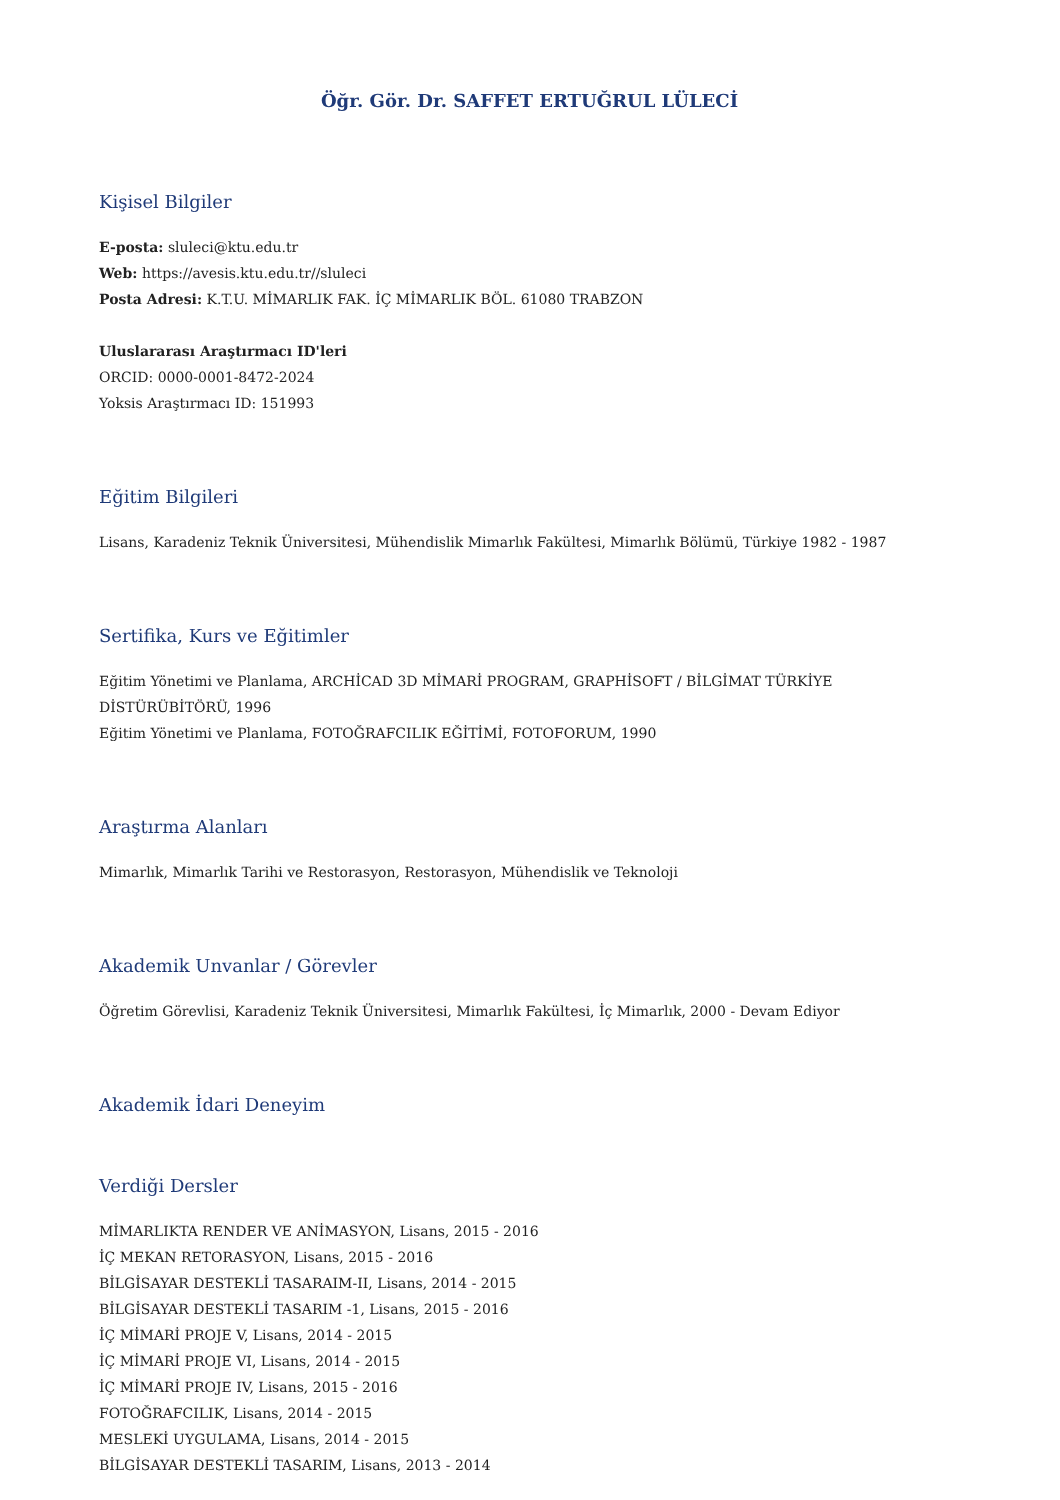Öğr. Gör. Dr. SAFFET ERTUĞRUL LÜLECİ
Kişisel Bilgiler
E-posta: sluleci@ktu.edu.tr
Web: https://avesis.ktu.edu.tr//sluleci
Posta Adresi: K.T.U. MİMARLIK FAK. İÇ MİMARLIK BÖL. 61080 TRABZON
Uluslararası Araştırmacı ID'leri
ORCID: 0000-0001-8472-2024
Yoksis Araştırmacı ID: 151993
Eğitim Bilgileri
Lisans, Karadeniz Teknik Üniversitesi, Mühendislik Mimarlık Fakültesi, Mimarlık Bölümü, Türkiye 1982 - 1987
Sertifika, Kurs ve Eğitimler
Eğitim Yönetimi ve Planlama, ARCHİCAD 3D MİMARİ PROGRAM, GRAPHİSOFT / BİLGİMAT TÜRKİYE DİSTÜRÜBİTÖRÜ, 1996
Eğitim Yönetimi ve Planlama, FOTOĞRAFCILIK EĞİTİMİ, FOTOFORUM, 1990
Araştırma Alanları
Mimarlık, Mimarlık Tarihi ve Restorasyon, Restorasyon, Mühendislik ve Teknoloji
Akademik Unvanlar / Görevler
Öğretim Görevlisi, Karadeniz Teknik Üniversitesi, Mimarlık Fakültesi, İç Mimarlık, 2000 - Devam Ediyor
Akademik İdari Deneyim
Verdiği Dersler
MİMARLIKTA RENDER VE ANİMASYON, Lisans, 2015 - 2016
İÇ MEKAN RETORASYON, Lisans, 2015 - 2016
BİLGİSAYAR DESTEKLİ TASARAIM-II, Lisans, 2014 - 2015
BİLGİSAYAR DESTEKLİ TASARIM -1, Lisans, 2015 - 2016
İÇ MİMARİ PROJE V, Lisans, 2014 - 2015
İÇ MİMARİ PROJE VI, Lisans, 2014 - 2015
İÇ MİMARİ PROJE IV, Lisans, 2015 - 2016
FOTOĞRAFCILIK, Lisans, 2014 - 2015
MESLEKİ UYGULAMA, Lisans, 2014 - 2015
BİLGİSAYAR DESTEKLİ TASARIM, Lisans, 2013 - 2014